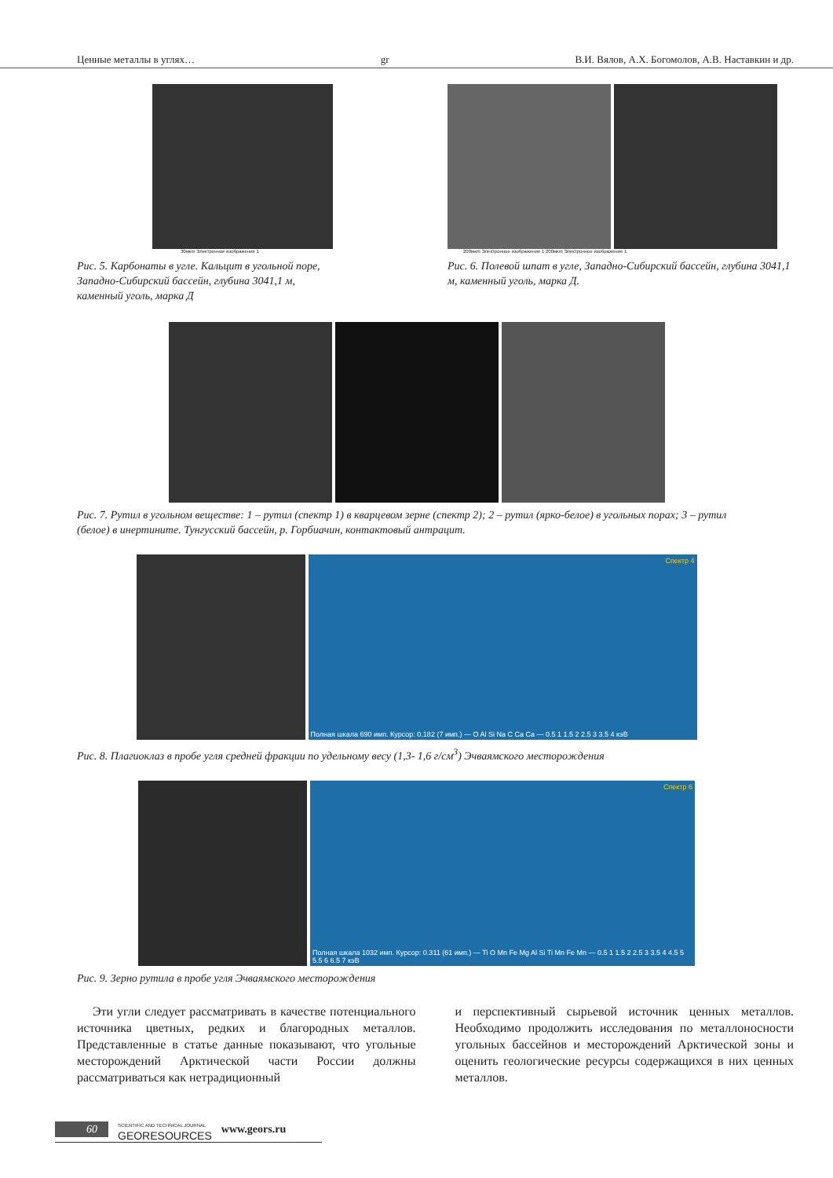Ценные металлы в углях… gr В.И. Вялов, А.Х. Богомолов, А.В. Наставкин и др.
30мкm Электронное изображение 1
Рис. 5. Карбонаты в угле. Кальцит в угольной поре, Западно-Сибирский бассейн, глубина 3041,1 м, каменный уголь, марка Д
200мкm Электронное изображение 1 200мкm Электронное изображение 1
Рис. 6. Полевой шпат в угле, Западно-Сибирский бассейн, глубина 3041,1 м, каменный уголь, марка Д.
Рис. 7. Рутил в угольном веществе: 1 – рутил (спектр 1) в кварцевом зерне (спектр 2); 2 – рутил (ярко-белое) в угольных порах; 3 – рутил (белое) в инертините. Тунгусский бассейн, р. Горбиачин, контактовый антрацит.
Спектр 4
Полная шкала 690 имп. Курсор: 0.182 (7 имп.) — O Al Si Na C Ca Ca — 0.5 1 1.5 2 2.5 3 3.5 4 кэВ
Рис. 8. Плагиоклаз в пробе угля средней фракции по удельному весу (1,3- 1,6 г/см<sup>3</sup>) Эчваямского месторождения
Спектр 6
Полная шкала 1032 имп. Курсор: 0.311 (61 имп.) — Ti O Mn Fe Mg Al Si Ti Mn Fe Mn — 0.5 1 1.5 2 2.5 3 3.5 4 4.5 5 5.5 6 6.5 7 кэВ
Рис. 9. Зерно рутила в пробе угля Эчваямского месторождения
Эти угли следует рассматривать в качестве потенциального источника цветных, редких и благородных металлов. Представленные в статье данные показывают, что угольные месторождений Арктической части России должны рассматриваться как нетрадиционный
и перспективный сырьевой источник ценных металлов. Необходимо продолжить исследования по металлоносности угольных бассейнов и месторождений Арктической зоны и оценить геологические ресурсы содержащихся в них ценных металлов.
60 SCIENTIFIC AND TECHNICAL JOURNAL
GEORESOURCES www.geors.ru